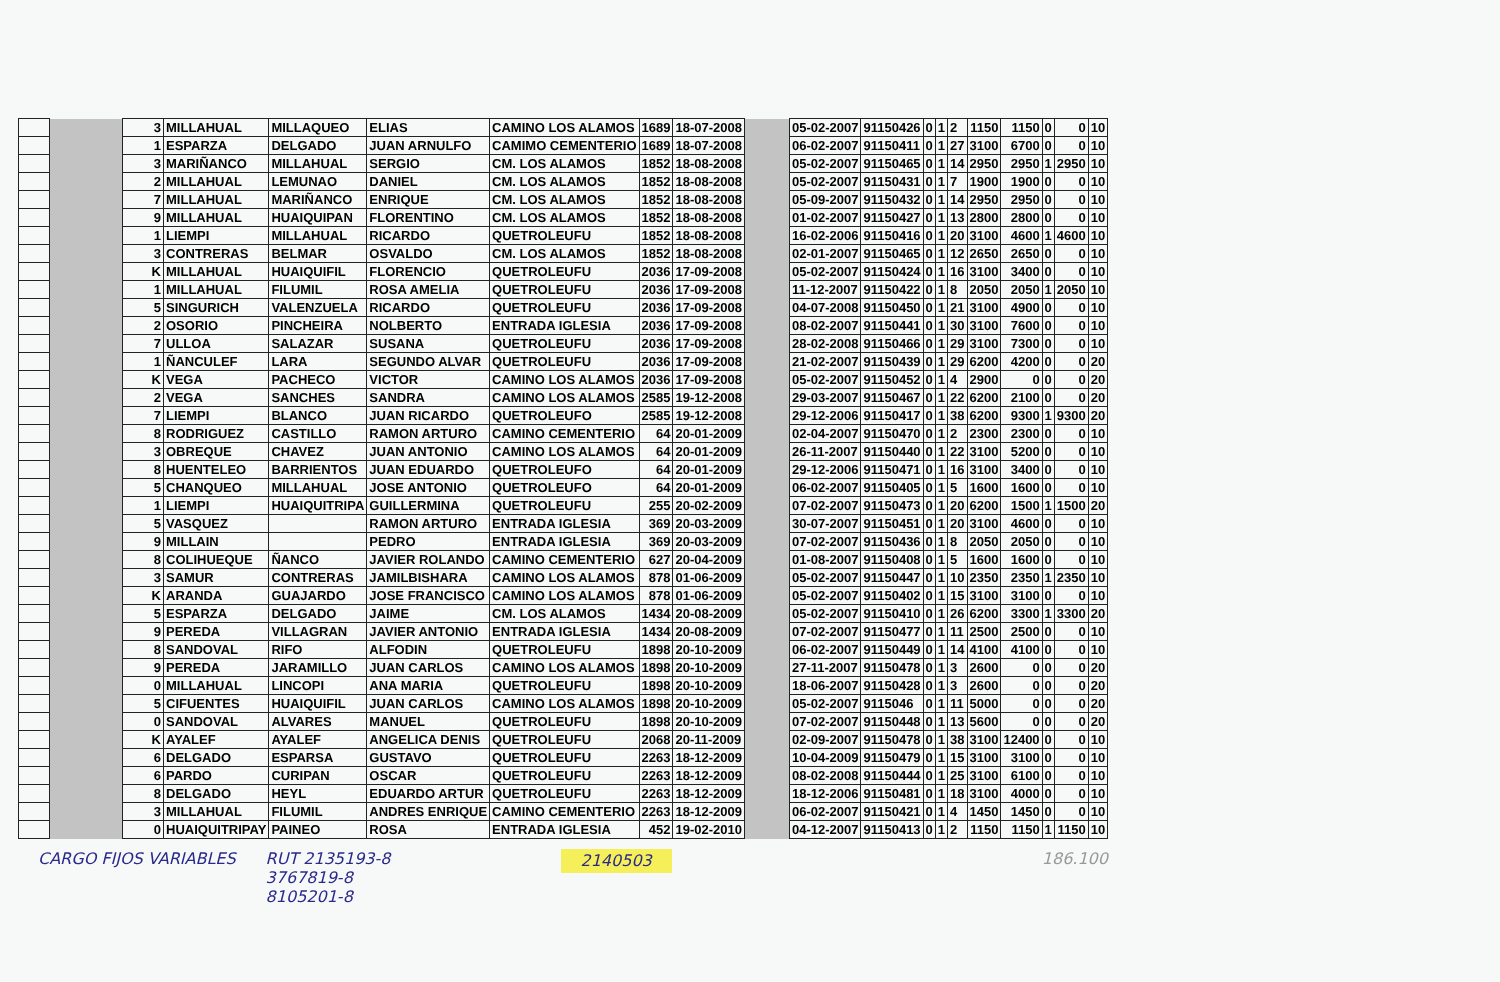| | | 3 | MILLAHUAL | MILLAQUEO | ELIAS | CAMINO LOS ALAMOS | 1689 | 18-07-2008 | | 05-02-2007 | 91150426 | 0 | 1 | 2 | 1150 | 1150 | 0 | 0 | 10 |
| | | 1 | ESPARZA | DELGADO | JUAN ARNULFO | CAMIMO CEMENTERIO | 1689 | 18-07-2008 | | 06-02-2007 | 91150411 | 0 | 1 | 27 | 3100 | 6700 | 0 | 0 | 10 |
| | | 3 | MARIÑANCO | MILLAHUAL | SERGIO | CM. LOS ALAMOS | 1852 | 18-08-2008 | | 05-02-2007 | 91150465 | 0 | 1 | 14 | 2950 | 2950 | 1 | 2950 | 10 |
| | | 2 | MILLAHUAL | LEMUNAO | DANIEL | CM. LOS ALAMOS | 1852 | 18-08-2008 | | 05-02-2007 | 91150431 | 0 | 1 | 7 | 1900 | 1900 | 0 | 0 | 10 |
| | | 7 | MILLAHUAL | MARIÑANCO | ENRIQUE | CM. LOS ALAMOS | 1852 | 18-08-2008 | | 05-09-2007 | 91150432 | 0 | 1 | 14 | 2950 | 2950 | 0 | 0 | 10 |
| | | 9 | MILLAHUAL | HUAIQUIPAN | FLORENTINO | CM. LOS ALAMOS | 1852 | 18-08-2008 | | 01-02-2007 | 91150427 | 0 | 1 | 13 | 2800 | 2800 | 0 | 0 | 10 |
| | | 1 | LIEMPI | MILLAHUAL | RICARDO | QUETROLEUFU | 1852 | 18-08-2008 | | 16-02-2006 | 91150416 | 0 | 1 | 20 | 3100 | 4600 | 1 | 4600 | 10 |
| | | 3 | CONTRERAS | BELMAR | OSVALDO | CM. LOS ALAMOS | 1852 | 18-08-2008 | | 02-01-2007 | 91150465 | 0 | 1 | 12 | 2650 | 2650 | 0 | 0 | 10 |
| | | K | MILLAHUAL | HUAIQUIFIL | FLORENCIO | QUETROLEUFU | 2036 | 17-09-2008 | | 05-02-2007 | 91150424 | 0 | 1 | 16 | 3100 | 3400 | 0 | 0 | 10 |
| | | 1 | MILLAHUAL | FILUMIL | ROSA AMELIA | QUETROLEUFU | 2036 | 17-09-2008 | | 11-12-2007 | 91150422 | 0 | 1 | 8 | 2050 | 2050 | 1 | 2050 | 10 |
| | | 5 | SINGURICH | VALENZUELA | RICARDO | QUETROLEUFU | 2036 | 17-09-2008 | | 04-07-2008 | 91150450 | 0 | 1 | 21 | 3100 | 4900 | 0 | 0 | 10 |
| | | 2 | OSORIO | PINCHEIRA | NOLBERTO | ENTRADA IGLESIA | 2036 | 17-09-2008 | | 08-02-2007 | 91150441 | 0 | 1 | 30 | 3100 | 7600 | 0 | 0 | 10 |
| | | 7 | ULLOA | SALAZAR | SUSANA | QUETROLEUFU | 2036 | 17-09-2008 | | 28-02-2008 | 91150466 | 0 | 1 | 29 | 3100 | 7300 | 0 | 0 | 10 |
| | | 1 | ÑANCULEF | LARA | SEGUNDO ALVAR | QUETROLEUFU | 2036 | 17-09-2008 | | 21-02-2007 | 91150439 | 0 | 1 | 29 | 6200 | 4200 | 0 | 0 | 20 |
| | | K | VEGA | PACHECO | VICTOR | CAMINO LOS ALAMOS | 2036 | 17-09-2008 | | 05-02-2007 | 91150452 | 0 | 1 | 4 | 2900 | 0 | 0 | 0 | 20 |
| | | 2 | VEGA | SANCHES | SANDRA | CAMINO LOS ALAMOS | 2585 | 19-12-2008 | | 29-03-2007 | 91150467 | 0 | 1 | 22 | 6200 | 2100 | 0 | 0 | 20 |
| | | 7 | LIEMPI | BLANCO | JUAN RICARDO | QUETROLEUFO | 2585 | 19-12-2008 | | 29-12-2006 | 91150417 | 0 | 1 | 38 | 6200 | 9300 | 1 | 9300 | 20 |
| | | 8 | RODRIGUEZ | CASTILLO | RAMON ARTURO | CAMINO CEMENTERIO | 64 | 20-01-2009 | | 02-04-2007 | 91150470 | 0 | 1 | 2 | 2300 | 2300 | 0 | 0 | 10 |
| | | 3 | OBREQUE | CHAVEZ | JUAN ANTONIO | CAMINO LOS ALAMOS | 64 | 20-01-2009 | | 26-11-2007 | 91150440 | 0 | 1 | 22 | 3100 | 5200 | 0 | 0 | 10 |
| | | 8 | HUENTELEO | BARRIENTOS | JUAN EDUARDO | QUETROLEUFO | 64 | 20-01-2009 | | 29-12-2006 | 91150471 | 0 | 1 | 16 | 3100 | 3400 | 0 | 0 | 10 |
| | | 5 | CHANQUEO | MILLAHUAL | JOSE ANTONIO | QUETROLEUFO | 64 | 20-01-2009 | | 06-02-2007 | 91150405 | 0 | 1 | 5 | 1600 | 1600 | 0 | 0 | 10 |
| | | 1 | LIEMPI | HUAIQUITRIPA | GUILLERMINA | QUETROLEUFU | 255 | 20-02-2009 | | 07-02-2007 | 91150473 | 0 | 1 | 20 | 6200 | 1500 | 1 | 1500 | 20 |
| | | 5 | VASQUEZ | | RAMON ARTURO | ENTRADA IGLESIA | 369 | 20-03-2009 | | 30-07-2007 | 91150451 | 0 | 1 | 20 | 3100 | 4600 | 0 | 0 | 10 |
| | | 9 | MILLAIN | | PEDRO | ENTRADA IGLESIA | 369 | 20-03-2009 | | 07-02-2007 | 91150436 | 0 | 1 | 8 | 2050 | 2050 | 0 | 0 | 10 |
| | | 8 | COLIHUEQUE | ÑANCO | JAVIER ROLANDO | CAMINO CEMENTERIO | 627 | 20-04-2009 | | 01-08-2007 | 91150408 | 0 | 1 | 5 | 1600 | 1600 | 0 | 0 | 10 |
| | | 3 | SAMUR | CONTRERAS | JAMILBISHARA | CAMINO LOS ALAMOS | 878 | 01-06-2009 | | 05-02-2007 | 91150447 | 0 | 1 | 10 | 2350 | 2350 | 1 | 2350 | 10 |
| | | K | ARANDA | GUAJARDO | JOSE FRANCISCO | CAMINO LOS ALAMOS | 878 | 01-06-2009 | | 05-02-2007 | 91150402 | 0 | 1 | 15 | 3100 | 3100 | 0 | 0 | 10 |
| | | 5 | ESPARZA | DELGADO | JAIME | CM. LOS ALAMOS | 1434 | 20-08-2009 | | 05-02-2007 | 91150410 | 0 | 1 | 26 | 6200 | 3300 | 1 | 3300 | 20 |
| | | 9 | PEREDA | VILLAGRAN | JAVIER ANTONIO | ENTRADA IGLESIA | 1434 | 20-08-2009 | | 07-02-2007 | 91150477 | 0 | 1 | 11 | 2500 | 2500 | 0 | 0 | 10 |
| | | 8 | SANDOVAL | RIFO | ALFODIN | QUETROLEUFU | 1898 | 20-10-2009 | | 06-02-2007 | 91150449 | 0 | 1 | 14 | 4100 | 4100 | 0 | 0 | 10 |
| | | 9 | PEREDA | JARAMILLO | JUAN CARLOS | CAMINO LOS ALAMOS | 1898 | 20-10-2009 | | 27-11-2007 | 91150478 | 0 | 1 | 3 | 2600 | 0 | 0 | 0 | 20 |
| | | 0 | MILLAHUAL | LINCOPI | ANA MARIA | QUETROLEUFU | 1898 | 20-10-2009 | | 18-06-2007 | 91150428 | 0 | 1 | 3 | 2600 | 0 | 0 | 0 | 20 |
| | | 5 | CIFUENTES | HUAIQUIFIL | JUAN CARLOS | CAMINO LOS ALAMOS | 1898 | 20-10-2009 | | 05-02-2007 | 9115046 | 0 | 1 | 11 | 5000 | 0 | 0 | 0 | 20 |
| | | 0 | SANDOVAL | ALVARES | MANUEL | QUETROLEUFU | 1898 | 20-10-2009 | | 07-02-2007 | 91150448 | 0 | 1 | 13 | 5600 | 0 | 0 | 0 | 20 |
| | | K | AYALEF | AYALEF | ANGELICA DENIS | QUETROLEUFU | 2068 | 20-11-2009 | | 02-09-2007 | 91150478 | 0 | 1 | 38 | 3100 | 12400 | 0 | 0 | 10 |
| | | 6 | DELGADO | ESPARSA | GUSTAVO | QUETROLEUFU | 2263 | 18-12-2009 | | 10-04-2009 | 91150479 | 0 | 1 | 15 | 3100 | 3100 | 0 | 0 | 10 |
| | | 6 | PARDO | CURIPAN | OSCAR | QUETROLEUFU | 2263 | 18-12-2009 | | 08-02-2008 | 91150444 | 0 | 1 | 25 | 3100 | 6100 | 0 | 0 | 10 |
| | | 8 | DELGADO | HEYL | EDUARDO ARTUR | QUETROLEUFU | 2263 | 18-12-2009 | | 18-12-2006 | 91150481 | 0 | 1 | 18 | 3100 | 4000 | 0 | 0 | 10 |
| | | 3 | MILLAHUAL | FILUMIL | ANDRES ENRIQUE | CAMINO CEMENTERIO | 2263 | 18-12-2009 | | 06-02-2007 | 91150421 | 0 | 1 | 4 | 1450 | 1450 | 0 | 0 | 10 |
| | | 0 | HUAIQUITRIPAY | PAINEO | ROSA | ENTRADA IGLESIA | 452 | 19-02-2010 | | 04-12-2007 | 91150413 | 0 | 1 | 2 | 1150 | 1150 | 1 | 1150 | 10 |
CARGO FIJOS VARIABLES RUT 2135193-8
3767819-8
8105201-8 2140503 186.100